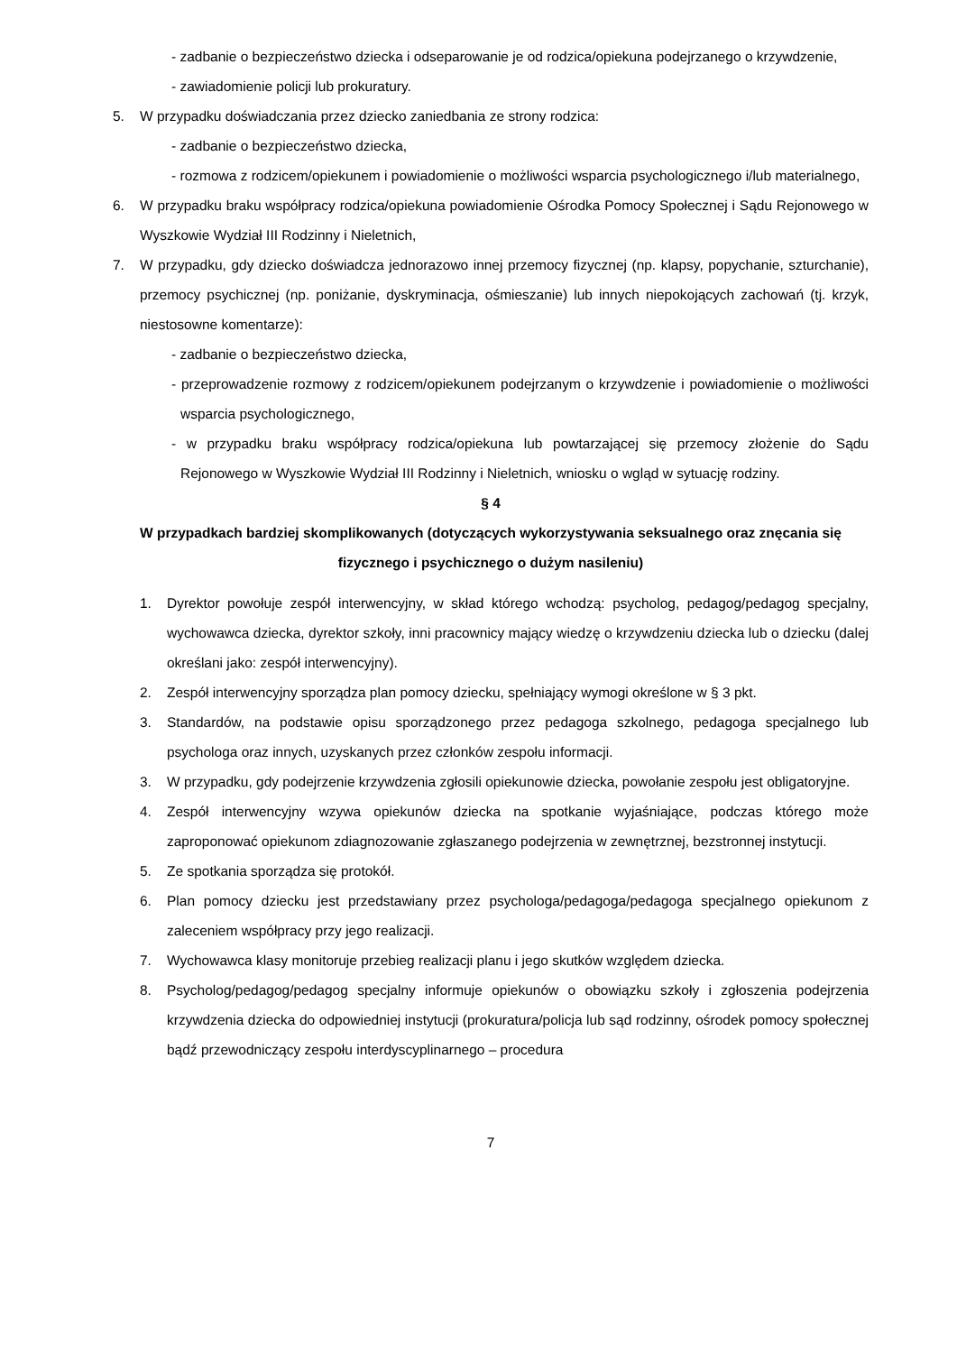- zadbanie o bezpieczeństwo dziecka i odseparowanie je od rodzica/opiekuna podejrzanego o krzywdzenie,
- zawiadomienie policji lub prokuratury.
5. W przypadku doświadczania przez dziecko zaniedbania ze strony rodzica:
- zadbanie o bezpieczeństwo dziecka,
- rozmowa z rodzicem/opiekunem i powiadomienie o możliwości wsparcia psychologicznego i/lub materialnego,
6. W przypadku braku współpracy rodzica/opiekuna powiadomienie Ośrodka Pomocy Społecznej i Sądu Rejonowego w Wyszkowie Wydział III Rodzinny i Nieletnich,
7. W przypadku, gdy dziecko doświadcza jednorazowo innej przemocy fizycznej (np. klapsy, popychanie, szturchanie), przemocy psychicznej (np. poniżanie, dyskryminacja, ośmieszanie) lub innych niepokojących zachowań (tj. krzyk, niestosowne komentarze):
- zadbanie o bezpieczeństwo dziecka,
- przeprowadzenie rozmowy z rodzicem/opiekunem podejrzanym o krzywdzenie i powiadomienie o możliwości wsparcia psychologicznego,
- w przypadku braku współpracy rodzica/opiekuna lub powtarzającej się przemocy złożenie do Sądu Rejonowego w Wyszkowie Wydział III Rodzinny i Nieletnich, wniosku o wgląd w sytuację rodziny.
§ 4
W przypadkach bardziej skomplikowanych (dotyczących wykorzystywania seksualnego oraz znęcania się fizycznego i psychicznego o dużym nasileniu)
1. Dyrektor powołuje zespół interwencyjny, w skład którego wchodzą: psycholog, pedagog/pedagog specjalny, wychowawca dziecka, dyrektor szkoły, inni pracownicy mający wiedzę o krzywdzeniu dziecka lub o dziecku (dalej określani jako: zespół interwencyjny).
2. Zespół interwencyjny sporządza plan pomocy dziecku, spełniający wymogi określone w § 3 pkt.
3. Standardów, na podstawie opisu sporządzonego przez pedagoga szkolnego, pedagoga specjalnego lub psychologa oraz innych, uzyskanych przez członków zespołu informacji.
3. W przypadku, gdy podejrzenie krzywdzenia zgłosili opiekunowie dziecka, powołanie zespołu jest obligatoryjne.
4. Zespół interwencyjny wzywa opiekunów dziecka na spotkanie wyjaśniające, podczas którego może zaproponować opiekunom zdiagnozowanie zgłaszanego podejrzenia w zewnętrznej, bezstronnej instytucji.
5. Ze spotkania sporządza się protokół.
6. Plan pomocy dziecku jest przedstawiany przez psychologa/pedagoga/pedagoga specjalnego opiekunom z zaleceniem współpracy przy jego realizacji.
7. Wychowawca klasy monitoruje przebieg realizacji planu i jego skutków względem dziecka.
8. Psycholog/pedagog/pedagog specjalny informuje opiekunów o obowiązku szkoły i zgłoszenia podejrzenia krzywdzenia dziecka do odpowiedniej instytucji (prokuratura/policja lub sąd rodzinny, ośrodek pomocy społecznej bądź przewodniczący zespołu interdyscyplinarnego – procedura
7